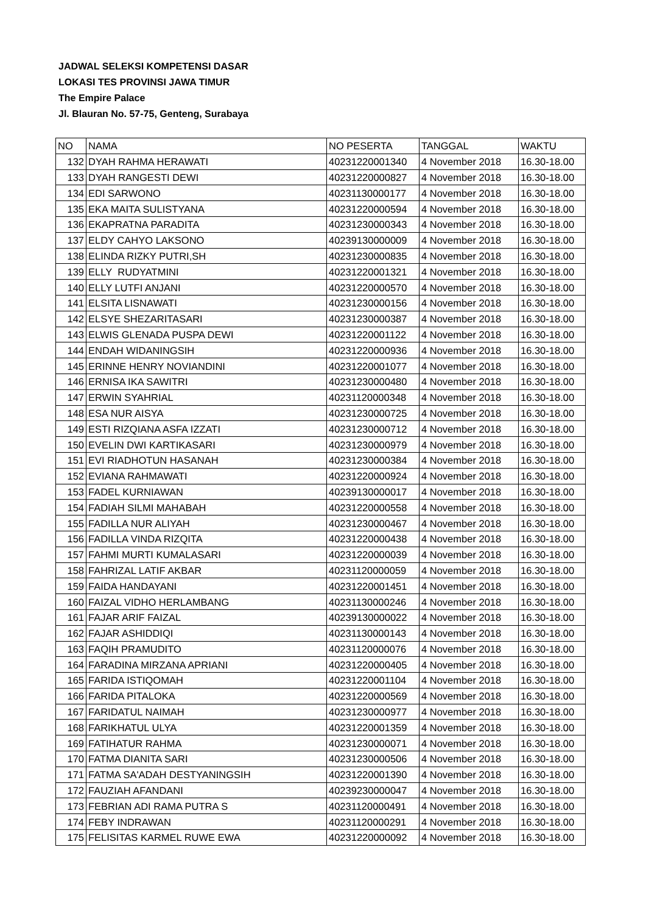JADWAL SELEKSI KOMPETENSI DASAR
LOKASI TES PROVINSI JAWA TIMUR
The Empire Palace
Jl. Blauran No. 57-75, Genteng, Surabaya
| NO | NAMA | NO PESERTA | TANGGAL | WAKTU |
| 132 | DYAH RAHMA HERAWATI | 40231220001340 | 4 November 2018 | 16.30-18.00 |
| 133 | DYAH RANGESTI DEWI | 40231220000827 | 4 November 2018 | 16.30-18.00 |
| 134 | EDI SARWONO | 40231130000177 | 4 November 2018 | 16.30-18.00 |
| 135 | EKA MAITA SULISTYANA | 40231220000594 | 4 November 2018 | 16.30-18.00 |
| 136 | EKAPRATNA PARADITA | 40231230000343 | 4 November 2018 | 16.30-18.00 |
| 137 | ELDY CAHYO LAKSONO | 40239130000009 | 4 November 2018 | 16.30-18.00 |
| 138 | ELINDA RIZKY PUTRI,SH | 40231230000835 | 4 November 2018 | 16.30-18.00 |
| 139 | ELLY RUDYATMINI | 40231220001321 | 4 November 2018 | 16.30-18.00 |
| 140 | ELLY LUTFI ANJANI | 40231220000570 | 4 November 2018 | 16.30-18.00 |
| 141 | ELSITA LISNAWATI | 40231230000156 | 4 November 2018 | 16.30-18.00 |
| 142 | ELSYE SHEZARITASARI | 40231230000387 | 4 November 2018 | 16.30-18.00 |
| 143 | ELWIS GLENADA PUSPA DEWI | 40231220001122 | 4 November 2018 | 16.30-18.00 |
| 144 | ENDAH WIDANINGSIH | 40231220000936 | 4 November 2018 | 16.30-18.00 |
| 145 | ERINNE HENRY NOVIANDINI | 40231220001077 | 4 November 2018 | 16.30-18.00 |
| 146 | ERNISA IKA SAWITRI | 40231230000480 | 4 November 2018 | 16.30-18.00 |
| 147 | ERWIN SYAHRIAL | 40231120000348 | 4 November 2018 | 16.30-18.00 |
| 148 | ESA NUR AISYA | 40231230000725 | 4 November 2018 | 16.30-18.00 |
| 149 | ESTI RIZQIANA ASFA IZZATI | 40231230000712 | 4 November 2018 | 16.30-18.00 |
| 150 | EVELIN DWI KARTIKASARI | 40231230000979 | 4 November 2018 | 16.30-18.00 |
| 151 | EVI RIADHOTUN HASANAH | 40231230000384 | 4 November 2018 | 16.30-18.00 |
| 152 | EVIANA RAHMAWATI | 40231220000924 | 4 November 2018 | 16.30-18.00 |
| 153 | FADEL KURNIAWAN | 40239130000017 | 4 November 2018 | 16.30-18.00 |
| 154 | FADIAH SILMI MAHABAH | 40231220000558 | 4 November 2018 | 16.30-18.00 |
| 155 | FADILLA NUR ALIYAH | 40231230000467 | 4 November 2018 | 16.30-18.00 |
| 156 | FADILLA VINDA RIZQITA | 40231220000438 | 4 November 2018 | 16.30-18.00 |
| 157 | FAHMI MURTI KUMALASARI | 40231220000039 | 4 November 2018 | 16.30-18.00 |
| 158 | FAHRIZAL LATIF AKBAR | 40231120000059 | 4 November 2018 | 16.30-18.00 |
| 159 | FAIDA HANDAYANI | 40231220001451 | 4 November 2018 | 16.30-18.00 |
| 160 | FAIZAL VIDHO HERLAMBANG | 40231130000246 | 4 November 2018 | 16.30-18.00 |
| 161 | FAJAR ARIF FAIZAL | 40239130000022 | 4 November 2018 | 16.30-18.00 |
| 162 | FAJAR ASHIDDIQI | 40231130000143 | 4 November 2018 | 16.30-18.00 |
| 163 | FAQIH PRAMUDITO | 40231120000076 | 4 November 2018 | 16.30-18.00 |
| 164 | FARADINA MIRZANA APRIANI | 40231220000405 | 4 November 2018 | 16.30-18.00 |
| 165 | FARIDA ISTIQOMAH | 40231220001104 | 4 November 2018 | 16.30-18.00 |
| 166 | FARIDA PITALOKA | 40231220000569 | 4 November 2018 | 16.30-18.00 |
| 167 | FARIDATUL NAIMAH | 40231230000977 | 4 November 2018 | 16.30-18.00 |
| 168 | FARIKHATUL ULYA | 40231220001359 | 4 November 2018 | 16.30-18.00 |
| 169 | FATIHATUR RAHMA | 40231230000071 | 4 November 2018 | 16.30-18.00 |
| 170 | FATMA DIANITA SARI | 40231230000506 | 4 November 2018 | 16.30-18.00 |
| 171 | FATMA SA'ADAH DESTYANINGSIH | 40231220001390 | 4 November 2018 | 16.30-18.00 |
| 172 | FAUZIAH AFANDANI | 40239230000047 | 4 November 2018 | 16.30-18.00 |
| 173 | FEBRIAN ADI RAMA PUTRA S | 40231120000491 | 4 November 2018 | 16.30-18.00 |
| 174 | FEBY INDRAWAN | 40231120000291 | 4 November 2018 | 16.30-18.00 |
| 175 | FELISITAS KARMEL RUWE EWA | 40231220000092 | 4 November 2018 | 16.30-18.00 |